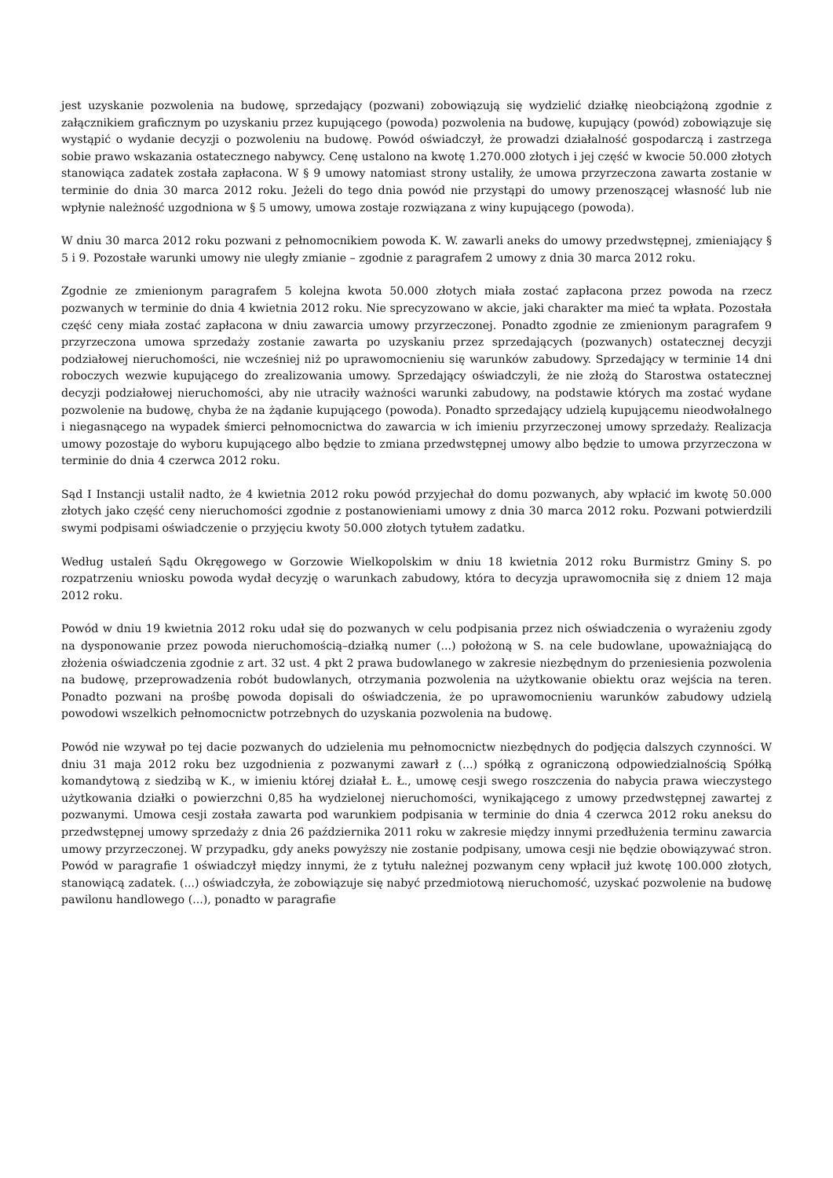jest uzyskanie pozwolenia na budowę, sprzedający (pozwani) zobowiązują się wydzielić działkę nieobciążoną zgodnie z załącznikiem graficznym po uzyskaniu przez kupującego (powoda) pozwolenia na budowę, kupujący (powód) zobowiązuje się wystąpić o wydanie decyzji o pozwoleniu na budowę. Powód oświadczył, że prowadzi działalność gospodarczą i zastrzega sobie prawo wskazania ostatecznego nabywcy. Cenę ustalono na kwotę 1.270.000 złotych i jej część w kwocie 50.000 złotych stanowiąca zadatek została zapłacona. W § 9 umowy natomiast strony ustaliły, że umowa przyrzeczona zawarta zostanie w terminie do dnia 30 marca 2012 roku. Jeżeli do tego dnia powód nie przystąpi do umowy przenoszącej własność lub nie wpłynie należność uzgodniona w § 5 umowy, umowa zostaje rozwiązana z winy kupującego (powoda).
W dniu 30 marca 2012 roku pozwani z pełnomocnikiem powoda K. W. zawarli aneks do umowy przedwstępnej, zmieniający § 5 i 9. Pozostałe warunki umowy nie uległy zmianie – zgodnie z paragrafem 2 umowy z dnia 30 marca 2012 roku.
Zgodnie ze zmienionym paragrafem 5 kolejna kwota 50.000 złotych miała zostać zapłacona przez powoda na rzecz pozwanych w terminie do dnia 4 kwietnia 2012 roku. Nie sprecyzowano w akcie, jaki charakter ma mieć ta wpłata. Pozostała część ceny miała zostać zapłacona w dniu zawarcia umowy przyrzeczonej. Ponadto zgodnie ze zmienionym paragrafem 9 przyrzeczona umowa sprzedaży zostanie zawarta po uzyskaniu przez sprzedających (pozwanych) ostatecznej decyzji podziałowej nieruchomości, nie wcześniej niż po uprawomocnieniu się warunków zabudowy. Sprzedający w terminie 14 dni roboczych wezwie kupującego do zrealizowania umowy. Sprzedający oświadczyli, że nie złożą do Starostwa ostatecznej decyzji podziałowej nieruchomości, aby nie utraciły ważności warunki zabudowy, na podstawie których ma zostać wydane pozwolenie na budowę, chyba że na żądanie kupującego (powoda). Ponadto sprzedający udzielą kupującemu nieodwołalnego i niegasnącego na wypadek śmierci pełnomocnictwa do zawarcia w ich imieniu przyrzeczonej umowy sprzedaży. Realizacja umowy pozostaje do wyboru kupującego albo będzie to zmiana przedwstępnej umowy albo będzie to umowa przyrzeczona w terminie do dnia 4 czerwca 2012 roku.
Sąd I Instancji ustalił nadto, że 4 kwietnia 2012 roku powód przyjechał do domu pozwanych, aby wpłacić im kwotę 50.000 złotych jako część ceny nieruchomości zgodnie z postanowieniami umowy z dnia 30 marca 2012 roku. Pozwani potwierdzili swymi podpisami oświadczenie o przyjęciu kwoty 50.000 złotych tytułem zadatku.
Według ustaleń Sądu Okręgowego w Gorzowie Wielkopolskim w dniu 18 kwietnia 2012 roku Burmistrz Gminy S. po rozpatrzeniu wniosku powoda wydał decyzję o warunkach zabudowy, która to decyzja uprawomocniła się z dniem 12 maja 2012 roku.
Powód w dniu 19 kwietnia 2012 roku udał się do pozwanych w celu podpisania przez nich oświadczenia o wyrażeniu zgody na dysponowanie przez powoda nieruchomością–działką numer (...) położoną w S. na cele budowlane, upoważniającą do złożenia oświadczenia zgodnie z art. 32 ust. 4 pkt 2 prawa budowlanego w zakresie niezbędnym do przeniesienia pozwolenia na budowę, przeprowadzenia robót budowlanych, otrzymania pozwolenia na użytkowanie obiektu oraz wejścia na teren. Ponadto pozwani na prośbę powoda dopisali do oświadczenia, że po uprawomocnieniu warunków zabudowy udzielą powodowi wszelkich pełnomocnictw potrzebnych do uzyskania pozwolenia na budowę.
Powód nie wzywał po tej dacie pozwanych do udzielenia mu pełnomocnictw niezbędnych do podjęcia dalszych czynności. W dniu 31 maja 2012 roku bez uzgodnienia z pozwanymi zawarł z (...) spółką z ograniczoną odpowiedzialnością Spółką komandytową z siedzibą w K., w imieniu której działał Ł. Ł., umowę cesji swego roszczenia do nabycia prawa wieczystego użytkowania działki o powierzchni 0,85 ha wydzielonej nieruchomości, wynikającego z umowy przedwstępnej zawartej z pozwanymi. Umowa cesji została zawarta pod warunkiem podpisania w terminie do dnia 4 czerwca 2012 roku aneksu do przedwstępnej umowy sprzedaży z dnia 26 października 2011 roku w zakresie między innymi przedłużenia terminu zawarcia umowy przyrzeczonej. W przypadku, gdy aneks powyższy nie zostanie podpisany, umowa cesji nie będzie obowiązywać stron. Powód w paragrafie 1 oświadczył między innymi, że z tytułu należnej pozwanym ceny wpłacił już kwotę 100.000 złotych, stanowiącą zadatek. (...) oświadczyła, że zobowiązuje się nabyć przedmiotową nieruchomość, uzyskać pozwolenie na budowę pawilonu handlowego (...), ponadto w paragrafie